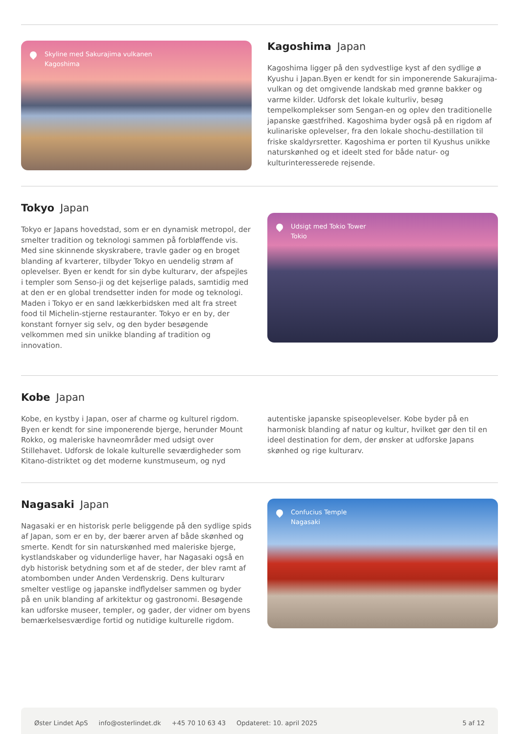Skyline med Sakurajima vulkanen
Kagoshima
Kagoshima Japan
Kagoshima ligger på den sydvestlige kyst af den sydlige ø Kyushu i Japan.Byen er kendt for sin imponerende Sakurajima-vulkan og det omgivende landskab med grønne bakker og varme kilder. Udforsk det lokale kulturliv, besøg tempelkomplekser som Sengan-en og oplev den traditionelle japanske gæstfrihed. Kagoshima byder også på en rigdom af kulinariske oplevelser, fra den lokale shochu-destillation til friske skaldyrsretter. Kagoshima er porten til Kyushus unikke naturskønhed og et ideelt sted for både natur- og kulturinteresserede rejsende.
Tokyo Japan
Tokyo er Japans hovedstad, som er en dynamisk metropol, der smelter tradition og teknologi sammen på forbløffende vis. Med sine skinnende skyskrabere, travle gader og en broget blanding af kvarterer, tilbyder Tokyo en uendelig strøm af oplevelser. Byen er kendt for sin dybe kulturarv, der afspejles i templer som Senso-ji og det kejserlige palads, samtidig med at den er en global trendsetter inden for mode og teknologi. Maden i Tokyo er en sand lækkerbidsken med alt fra street food til Michelin-stjerne restauranter. Tokyo er en by, der konstant fornyer sig selv, og den byder besøgende velkommen med sin unikke blanding af tradition og innovation.
Udsigt med Tokio Tower
Tokio
Kobe Japan
Kobe, en kystby i Japan, oser af charme og kulturel rigdom. Byen er kendt for sine imponerende bjerge, herunder Mount Rokko, og maleriske havneområder med udsigt over Stillehavet. Udforsk de lokale kulturelle seværdigheder som Kitano-distriktet og det moderne kunstmuseum, og nyd autentiske japanske spiseoplevelser. Kobe byder på en harmonisk blanding af natur og kultur, hvilket gør den til en ideel destination for dem, der ønsker at udforske Japans skønhed og rige kulturarv.
Nagasaki Japan
Nagasaki er en historisk perle beliggende på den sydlige spids af Japan, som er en by, der bærer arven af både skønhed og smerte. Kendt for sin naturskønhed med maleriske bjerge, kystlandskaber og vidunderlige haver, har Nagasaki også en dyb historisk betydning som et af de steder, der blev ramt af atombomben under Anden Verdenskrig. Dens kulturarv smelter vestlige og japanske indflydelser sammen og byder på en unik blanding af arkitektur og gastronomi. Besøgende kan udforske museer, templer, og gader, der vidner om byens bemærkelsesværdige fortid og nutidige kulturelle rigdom.
Confucius Temple
Nagasaki
Øster Lindet ApS info@osterlindet.dk +45 70 10 63 43 Opdateret: 10. april 2025 5 af 12